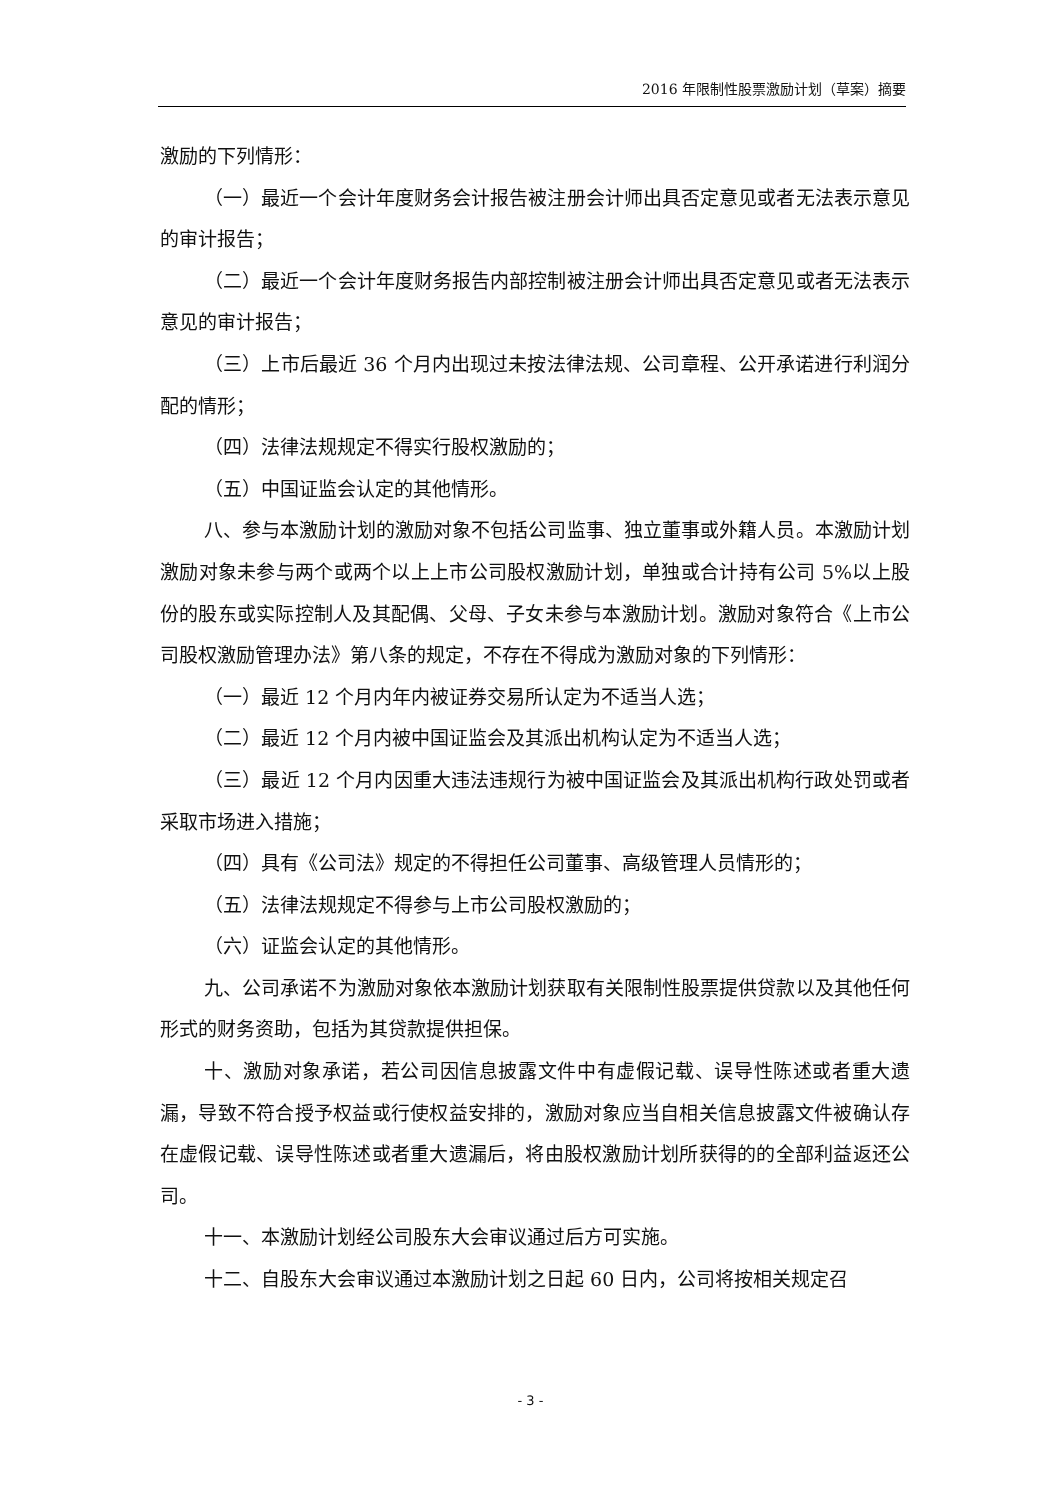2016 年限制性股票激励计划（草案）摘要
激励的下列情形：
（一）最近一个会计年度财务会计报告被注册会计师出具否定意见或者无法表示意见的审计报告；
（二）最近一个会计年度财务报告内部控制被注册会计师出具否定意见或者无法表示意见的审计报告；
（三）上市后最近 36 个月内出现过未按法律法规、公司章程、公开承诺进行利润分配的情形；
（四）法律法规规定不得实行股权激励的；
（五）中国证监会认定的其他情形。
八、参与本激励计划的激励对象不包括公司监事、独立董事或外籍人员。本激励计划激励对象未参与两个或两个以上上市公司股权激励计划，单独或合计持有公司 5%以上股份的股东或实际控制人及其配偶、父母、子女未参与本激励计划。激励对象符合《上市公司股权激励管理办法》第八条的规定，不存在不得成为激励对象的下列情形：
（一）最近 12 个月内年内被证券交易所认定为不适当人选；
（二）最近 12 个月内被中国证监会及其派出机构认定为不适当人选；
（三）最近 12 个月内因重大违法违规行为被中国证监会及其派出机构行政处罚或者采取市场进入措施；
（四）具有《公司法》规定的不得担任公司董事、高级管理人员情形的；
（五）法律法规规定不得参与上市公司股权激励的；
（六）证监会认定的其他情形。
九、公司承诺不为激励对象依本激励计划获取有关限制性股票提供贷款以及其他任何形式的财务资助，包括为其贷款提供担保。
十、激励对象承诺，若公司因信息披露文件中有虚假记载、误导性陈述或者重大遗漏，导致不符合授予权益或行使权益安排的，激励对象应当自相关信息披露文件被确认存在虚假记载、误导性陈述或者重大遗漏后，将由股权激励计划所获得的的全部利益返还公司。
十一、本激励计划经公司股东大会审议通过后方可实施。
十二、自股东大会审议通过本激励计划之日起 60 日内，公司将按相关规定召
- 3 -